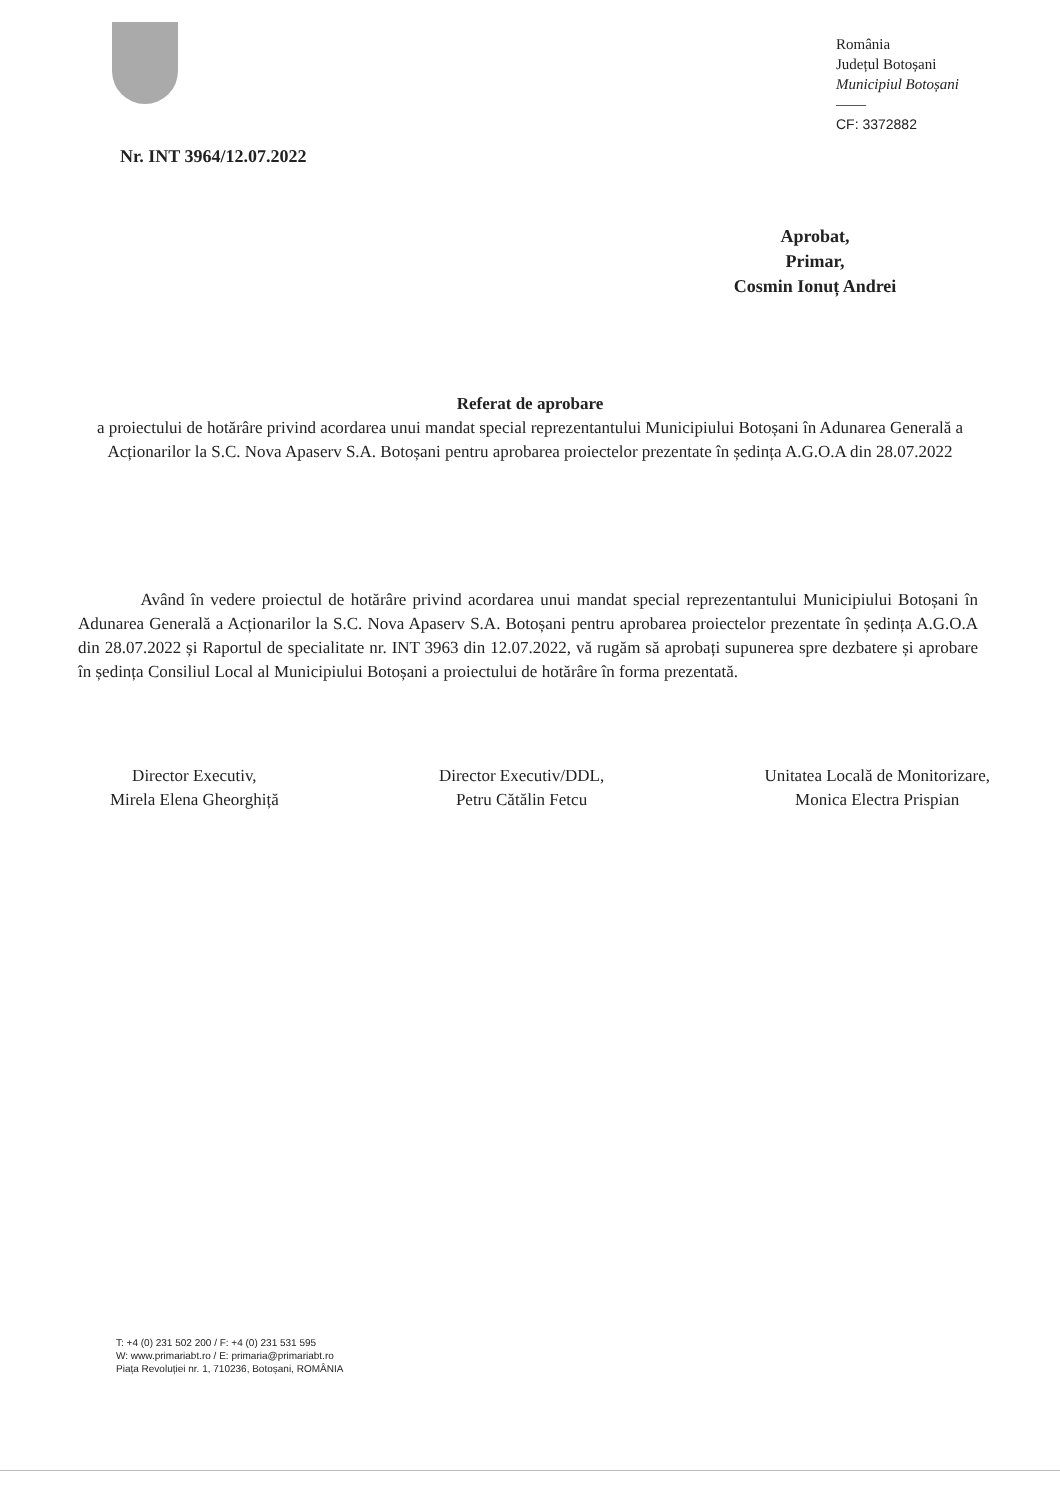România
Județul Botoșani
Municipiul Botoșani
——
CF: 3372882
Nr. INT 3964/12.07.2022
Aprobat,
Primar,
Cosmin Ionuț Andrei
Referat de aprobare
a proiectului de hotărâre privind acordarea unui mandat special reprezentantului Municipiului Botoșani în Adunarea Generală a Acționarilor la S.C. Nova Apaserv S.A. Botoșani pentru aprobarea proiectelor prezentate în ședința A.G.O.A din 28.07.2022
Având în vedere proiectul de hotărâre privind acordarea unui mandat special reprezentantului Municipiului Botoșani în Adunarea Generală a Acționarilor la S.C. Nova Apaserv S.A. Botoșani pentru aprobarea proiectelor prezentate în ședința A.G.O.A din 28.07.2022 și Raportul de specialitate nr. INT 3963 din 12.07.2022, vă rugăm să aprobați supunerea spre dezbatere și aprobare în ședința Consiliul Local al Municipiului Botoșani a proiectului de hotărâre în forma prezentată.
Director Executiv,
Mirela Elena Gheorghiță
Director Executiv/DDL,
Petru Cătălin Fetcu
Unitatea Locală de Monitorizare,
Monica Electra Prispian
T: +4 (0) 231 502 200 / F: +4 (0) 231 531 595
W: www.primariabt.ro / E: primaria@primariabt.ro
Piața Revoluției nr. 1, 710236, Botoșani, ROMÂNIA